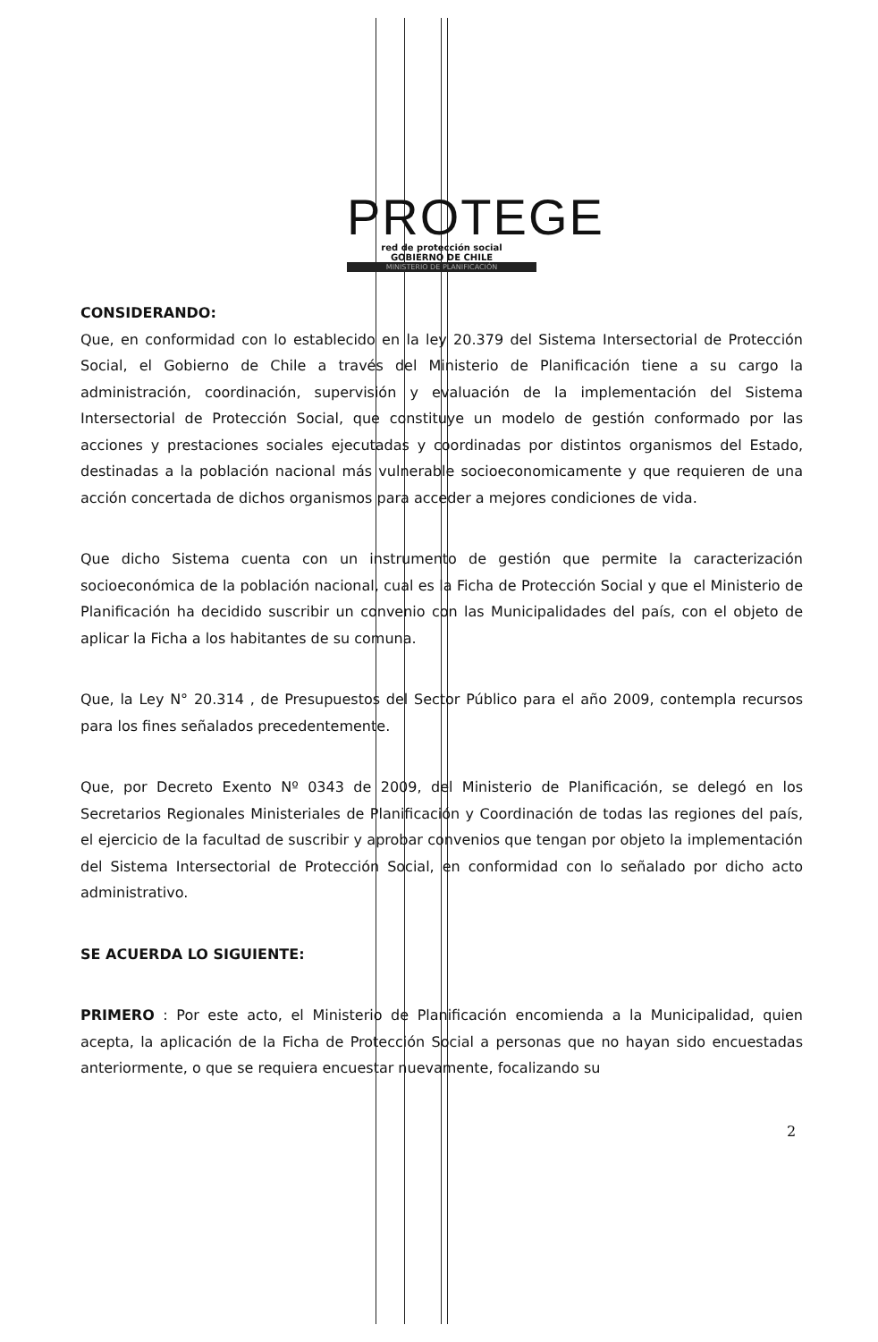PROTEGE
red de protección social
GOBIERNO DE CHILE
MINISTERIO DE PLANIFICACIÓN
CONSIDERANDO:
Que, en conformidad con lo establecido en la ley 20.379 del Sistema Intersectorial de Protección Social, el Gobierno de Chile a través del Ministerio de Planificación tiene a su cargo la administración, coordinación, supervisión y evaluación de la implementación del Sistema Intersectorial de Protección Social, que constituye un modelo de gestión conformado por las acciones y prestaciones sociales ejecutadas y coordinadas por distintos organismos del Estado, destinadas a la población nacional más vulnerable socioeconomicamente y que requieren de una acción concertada de dichos organismos para acceder a mejores condiciones de vida.
Que dicho Sistema cuenta con un instrumento de gestión que permite la caracterización socioeconómica de la población nacional, cual es la Ficha de Protección Social y que el Ministerio de Planificación ha decidido suscribir un convenio con las Municipalidades del país, con el objeto de aplicar la Ficha a los habitantes de su comuna.
Que, la Ley N° 20.314 , de Presupuestos del Sector Público para el año 2009, contempla recursos para los fines señalados precedentemente.
Que, por Decreto Exento Nº 0343 de 2009, del Ministerio de Planificación, se delegó en los Secretarios Regionales Ministeriales de Planificación y Coordinación de todas las regiones del país, el ejercicio de la facultad de suscribir y aprobar convenios que tengan por objeto la implementación del Sistema Intersectorial de Protección Social, en conformidad con lo señalado por dicho acto administrativo.
SE ACUERDA LO SIGUIENTE:
PRIMERO : Por este acto, el Ministerio de Planificación encomienda a la Municipalidad, quien acepta, la aplicación de la Ficha de Protección Social a personas que no hayan sido encuestadas anteriormente, o que se requiera encuestar nuevamente, focalizando su
2